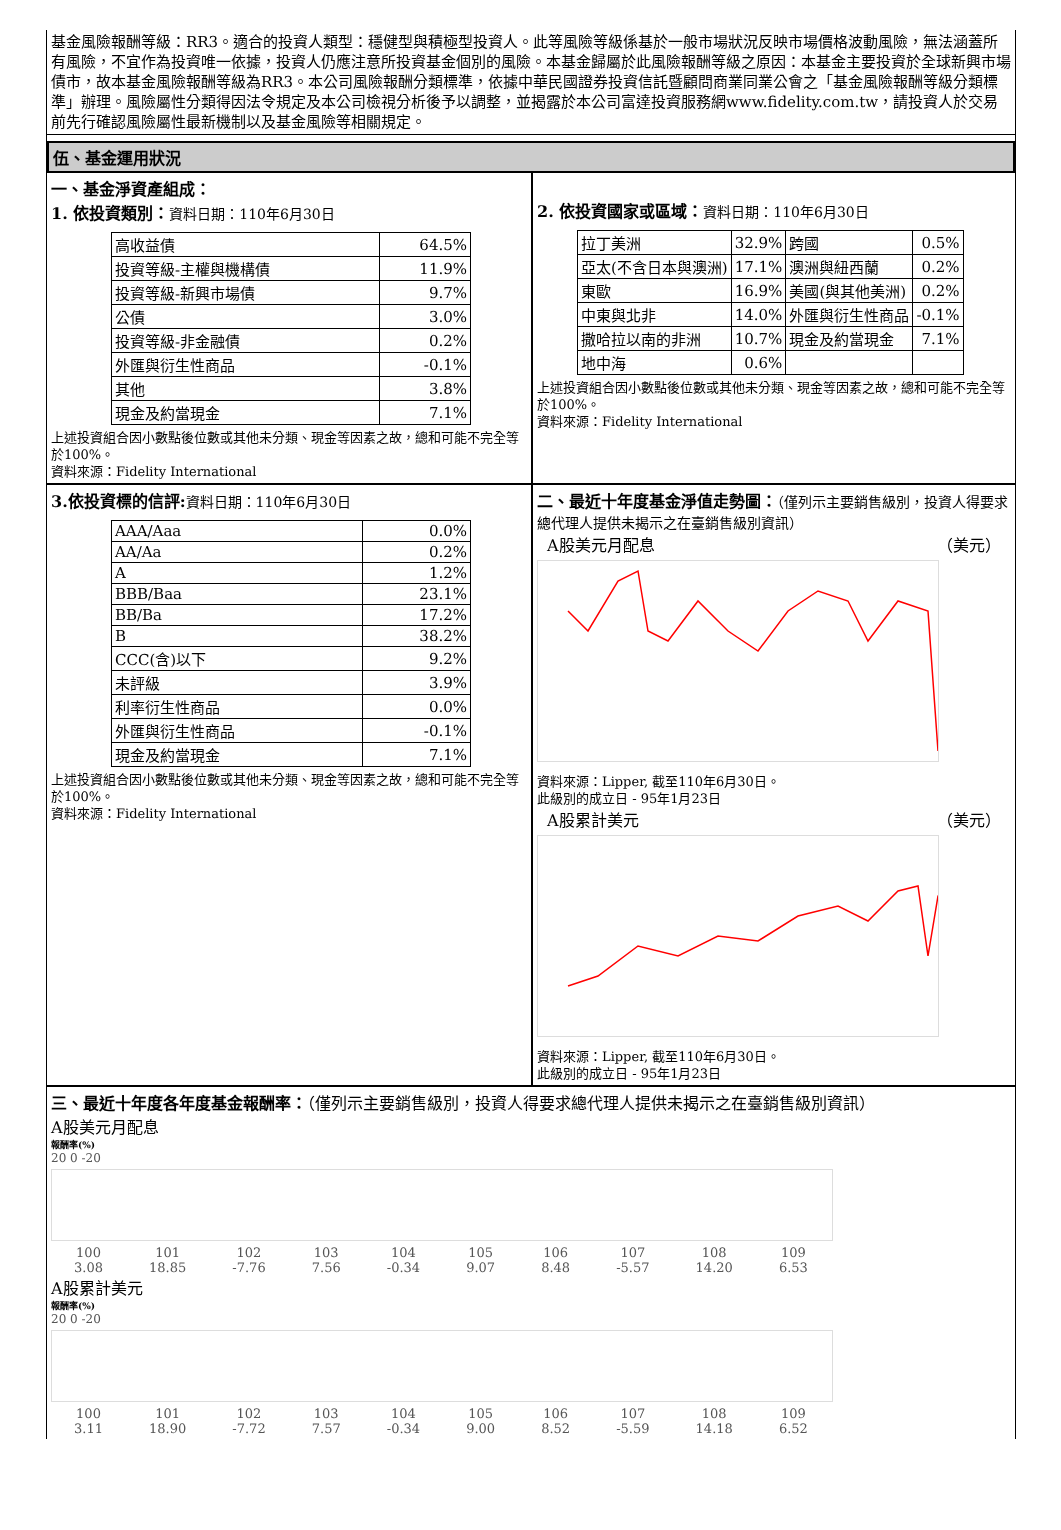基金風險報酬等級：RR3。適合的投資人類型：穩健型與積極型投資人。此等風險等級係基於一般市場狀況反映市場價格波動風險，無法涵蓋所有風險，不宜作為投資唯一依據，投資人仍應注意所投資基金個別的風險。本基金歸屬於此風險報酬等級之原因：本基金主要投資於全球新興市場債市，故本基金風險報酬等級為RR3。本公司風險報酬分類標準，依據中華民國證券投資信託暨顧問商業同業公會之「基金風險報酬等級分類標準」辦理。風險屬性分類得因法令規定及本公司檢視分析後予以調整，並揭露於本公司富達投資服務網www.fidelity.com.tw，請投資人於交易前先行確認風險屬性最新機制以及基金風險等相關規定。
伍、基金運用狀況
一、基金淨資產組成：
1. 依投資類別：資料日期：110年6月30日
| 高收益債 | 64.5% |
| 投資等級-主權與機構債 | 11.9% |
| 投資等級-新興市場債 | 9.7% |
| 公債 | 3.0% |
| 投資等級-非金融債 | 0.2% |
| 外匯與衍生性商品 | -0.1% |
| 其他 | 3.8% |
| 現金及約當現金 | 7.1% |
上述投資組合因小數點後位數或其他未分類、現金等因素之故，總和可能不完全等於100%。
資料來源：Fidelity International
2. 依投資國家或區域：資料日期：110年6月30日
| 拉丁美洲 | 32.9% | 跨國 | 0.5% |
| 亞太(不含日本與澳洲) | 17.1% | 澳洲與紐西蘭 | 0.2% |
| 東歐 | 16.9% | 美國(與其他美洲) | 0.2% |
| 中東與北非 | 14.0% | 外匯與衍生性商品 | -0.1% |
| 撒哈拉以南的非洲 | 10.7% | 現金及約當現金 | 7.1% |
| 地中海 | 0.6% | | |
上述投資組合因小數點後位數或其他未分類、現金等因素之故，總和可能不完全等於100%。
資料來源：Fidelity International
3.依投資標的信評: 資料日期：110年6月30日
| AAA/Aaa | 0.0% |
| AA/Aa | 0.2% |
| A | 1.2% |
| BBB/Baa | 23.1% |
| BB/Ba | 17.2% |
| B | 38.2% |
| CCC(含)以下 | 9.2% |
| 未評級 | 3.9% |
| 利率衍生性商品 | 0.0% |
| 外匯與衍生性商品 | -0.1% |
| 現金及約當現金 | 7.1% |
上述投資組合因小數點後位數或其他未分類、現金等因素之故，總和可能不完全等於100%。
資料來源：Fidelity International
二、最近十年度基金淨值走勢圖：（僅列示主要銷售級別，投資人得要求總代理人提供未揭示之在臺銷售級別資訊）
A股美元月配息 （美元）
資料來源：Lipper, 截至110年6月30日。
此級別的成立日 - 95年1月23日
A股累計美元 （美元）
資料來源：Lipper, 截至110年6月30日。
此級別的成立日 - 95年1月23日
三、最近十年度各年度基金報酬率：（僅列示主要銷售級別，投資人得要求總代理人提供未揭示之在臺銷售級別資訊）
A股美元月配息
報酬率(%)
20 0 -20
100
3.08 101
18.85 102
-7.76 103
7.56 104
-0.34 105
9.07 106
8.48 107
-5.57 108
14.20 109
6.53
A股累計美元
報酬率(%)
20 0 -20
100
3.11 101
18.90 102
-7.72 103
7.57 104
-0.34 105
9.00 106
8.52 107
-5.59 108
14.18 109
6.52